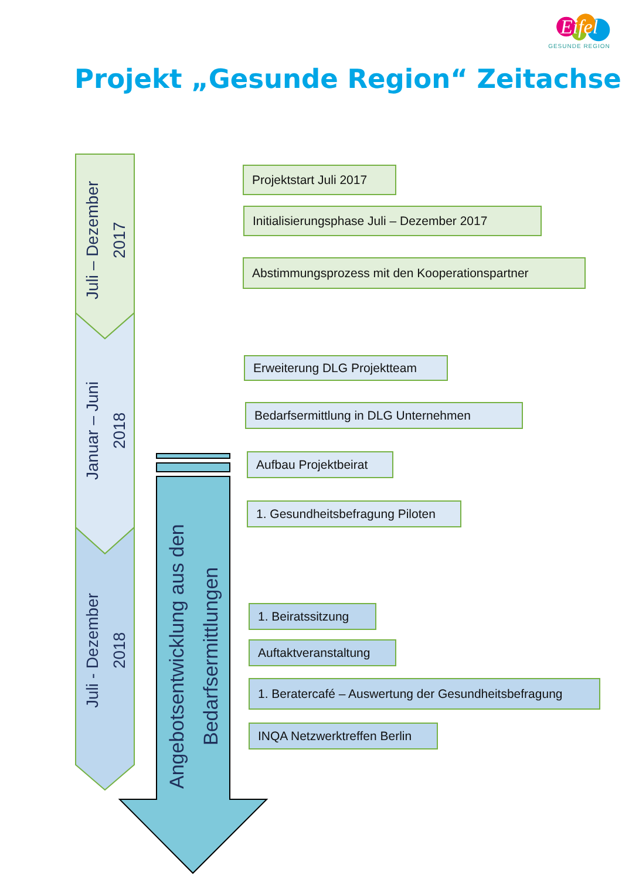Eifel
GESUNDE REGION
Projekt „Gesunde Region“ Zeitachse
Juli – Dezember
2017
Januar – Juni
2018
Juli - Dezember
2018
Angebotsentwicklung aus den
Bedarfsermittlungen
Projektstart Juli 2017
Initialisierungsphase Juli – Dezember 2017
Abstimmungsprozess mit den Kooperationspartner
Erweiterung DLG Projektteam
Bedarfsermittlung in DLG Unternehmen
Aufbau Projektbeirat
1. Gesundheitsbefragung Piloten
1. Beiratssitzung
Auftaktveranstaltung
1. Beratercafé – Auswertung der Gesundheitsbefragung
INQA Netzwerktreffen Berlin